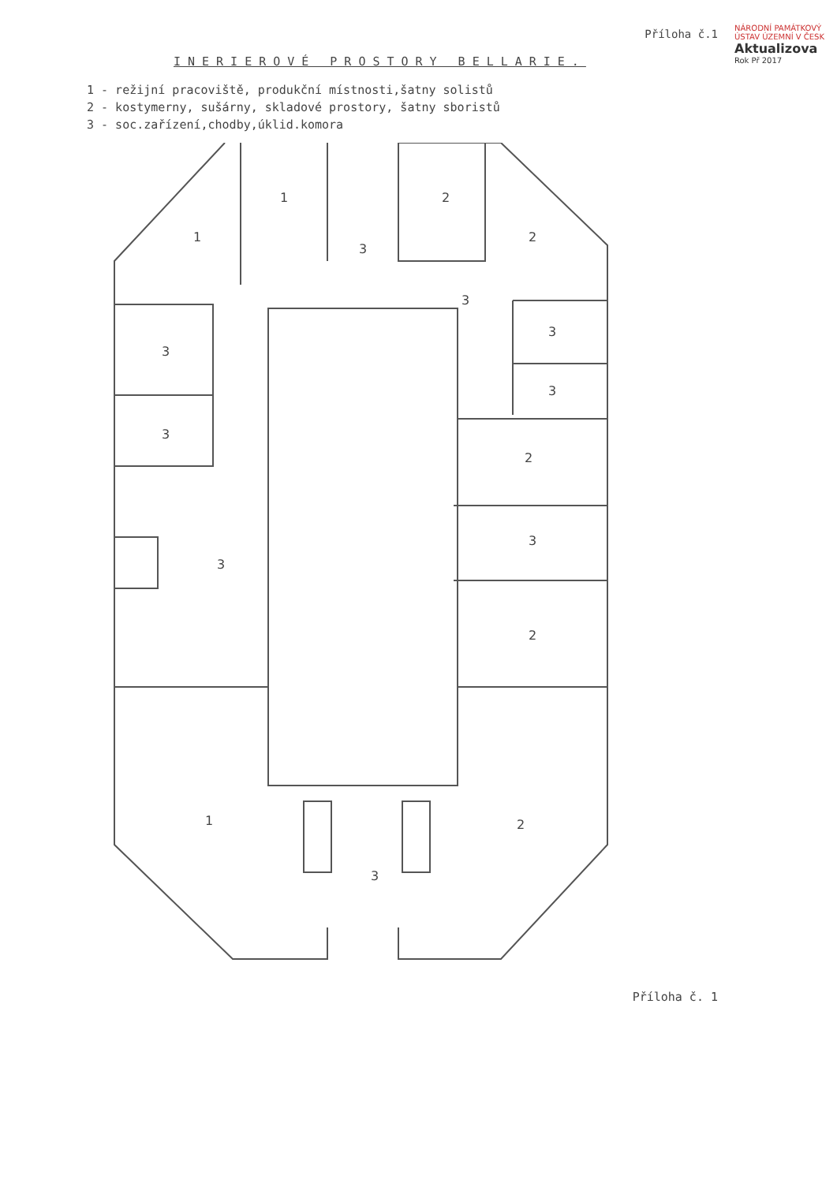NÁRODNÍ PAMÁTKOVÝ ÚSTAV ÚZEMNÍ V ČESK
Aktualizova
Rok Př 2017
Příloha č.1
INERIEROVÉ PROSTORY BELLARIE.
1 - režijní pracoviště, produkční místnosti,šatny solistů
2 - kostymerny, sušárny, skladové prostory, šatny sboristů
3 - soc.zařízení,chodby,úklid.komora
1
1
2
2
3
3
3
3
3
3
2
3
2
1
2
3
3
Příloha č. 1